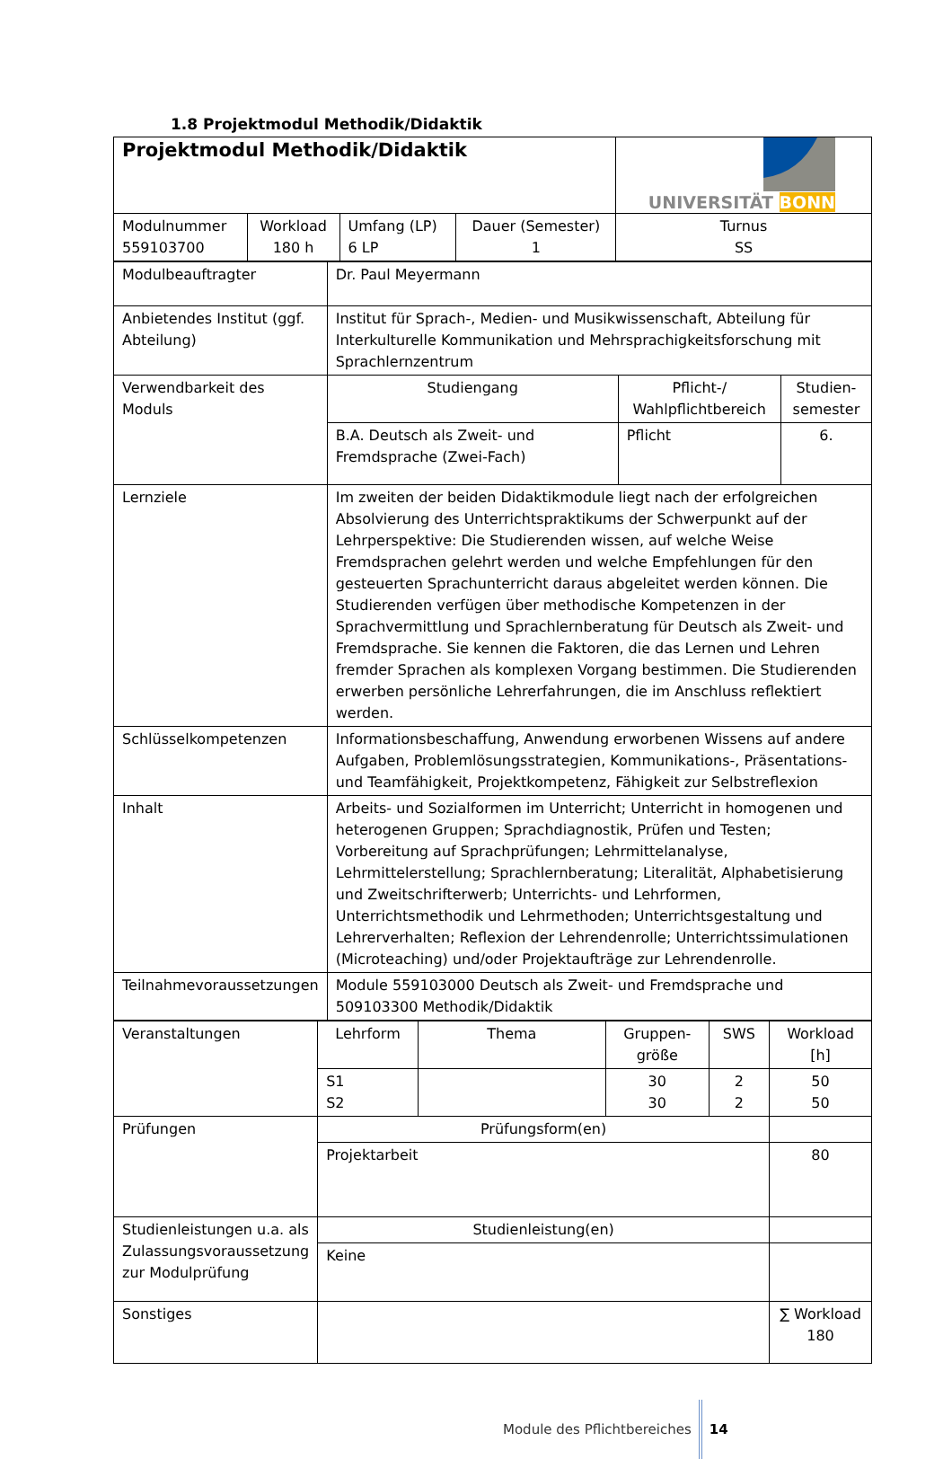1.8 Projektmodul Methodik/Didaktik
| Projektmodul Methodik/Didaktik | | | | UNIVERSITÄT BONN |
| Modulnummer 559103700 | Workload 180 h | Umfang (LP) 6 LP | Dauer (Semester) 1 | Turnus SS |
| Modulbeauftragter | Dr. Paul Meyermann | | |
| Anbietendes Institut (ggf. Abteilung) | Institut für Sprach-, Medien- und Musikwissenschaft, Abteilung für Interkulturelle Kommunikation und Mehrsprachigkeitsforschung mit Sprachlernzentrum | | |
| Verwendbarkeit des Moduls | Studiengang | Pflicht-/ Wahlpflichtbereich | Studien- semester |
| | B.A. Deutsch als Zweit- und Fremdsprache (Zwei-Fach) | Pflicht | 6. |
| Lernziele | Im zweiten der beiden Didaktikmodule liegt nach der erfolgreichen Absolvierung des Unterrichtspraktikums der Schwerpunkt auf der Lehrperspektive: Die Studierenden wissen, auf welche Weise Fremdsprachen gelehrt werden und welche Empfehlungen für den gesteuerten Sprachunterricht daraus abgeleitet werden können. Die Studierenden verfügen über methodische Kompetenzen in der Sprachvermittlung und Sprachlernberatung für Deutsch als Zweit- und Fremdsprache. Sie kennen die Faktoren, die das Lernen und Lehren fremder Sprachen als komplexen Vorgang bestimmen. Die Studierenden erwerben persönliche Lehrerfahrungen, die im Anschluss reflektiert werden. | | |
| Schlüsselkompetenzen | Informationsbeschaffung, Anwendung erworbenen Wissens auf andere Aufgaben, Problemlösungsstrategien, Kommunikations-, Präsentations- und Teamfähigkeit, Projektkompetenz, Fähigkeit zur Selbstreflexion | | |
| Inhalt | Arbeits- und Sozialformen im Unterricht; Unterricht in homogenen und heterogenen Gruppen; Sprachdiagnostik, Prüfen und Testen; Vorbereitung auf Sprachprüfungen; Lehrmittelanalyse, Lehrmittelerstellung; Sprachlernberatung; Literalität, Alphabetisierung und Zweitschrifterwerb; Unterrichts- und Lehrformen, Unterrichtsmethodik und Lehrmethoden; Unterrichtsgestaltung und Lehrerverhalten; Reflexion der Lehrendenrolle; Unterrichtssimulationen (Microteaching) und/oder Projektaufträge zur Lehrendenrolle. | | |
| Teilnahmevoraussetzungen | Module 559103000 Deutsch als Zweit- und Fremdsprache und 509103300 Methodik/Didaktik | | |
| Veranstaltungen | Lehrform | Thema | Gruppen- größe | SWS | Workload [h] |
| | S1 S2 | | 30 30 | 2 2 | 50 50 |
| Prüfungen | Prüfungsform(en) | | | | |
| | Projektarbeit | | | | 80 |
| Studienleistungen u.a. als Zulassungsvoraussetzung zur Modulprüfung | Studienleistung(en) | | | | |
| | Keine | | | | |
| Sonstiges | | | | | ∑ Workload 180 |
Module des Pflichtbereiches 14